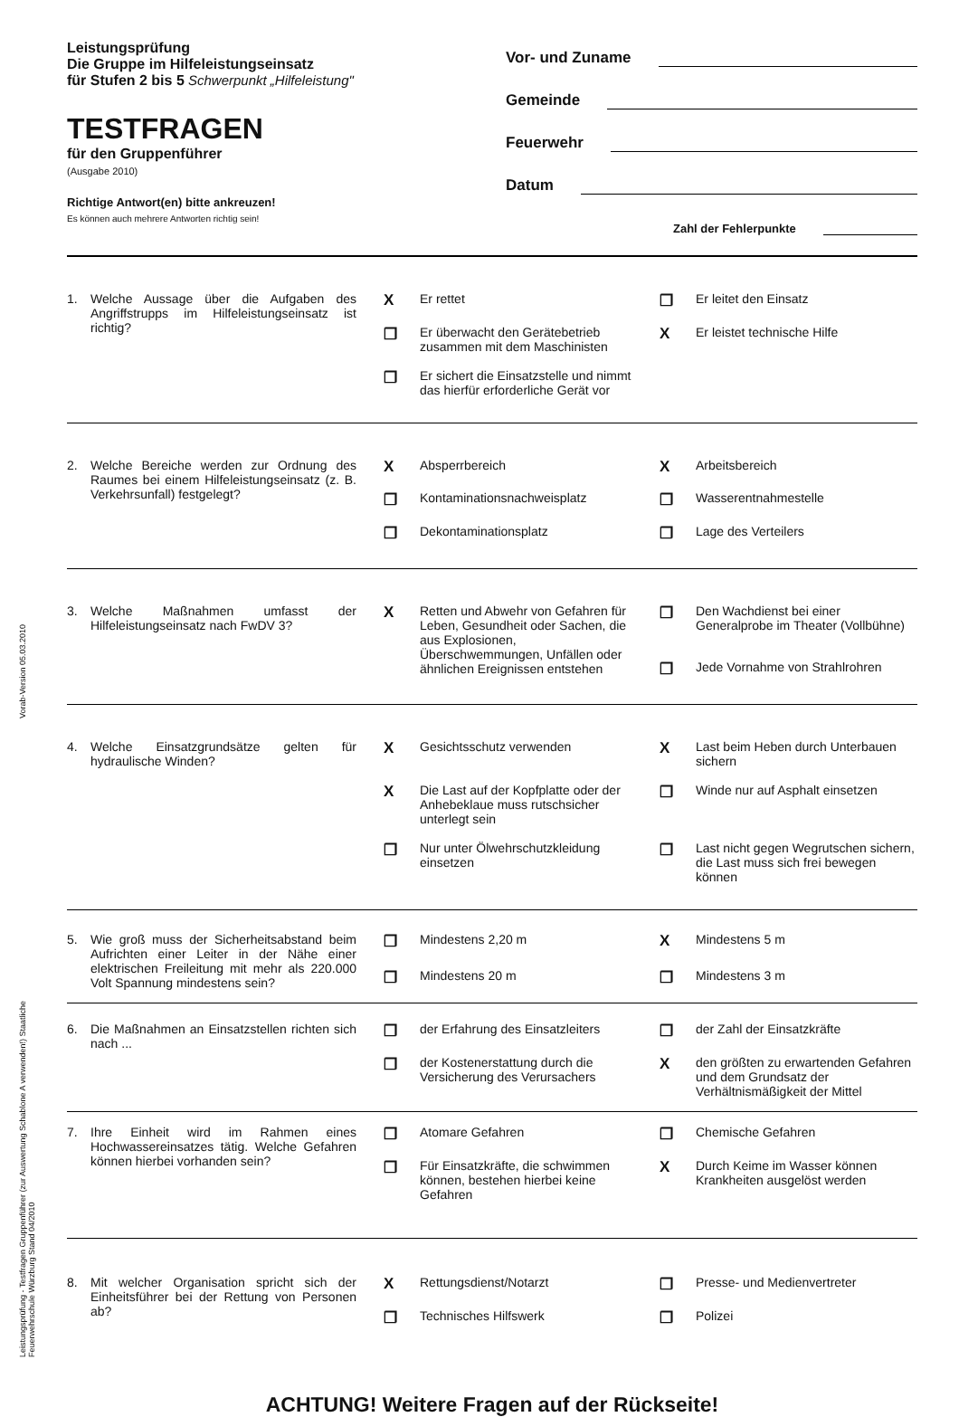Vorab-Version 05.03.2010
Leistungsprüfung - Testfragen Gruppenführer (zur Auswertung Schablone A verwenden!) Staatliche Feuerwehrschule Würzburg Stand 04/2010
Leistungsprüfung
Die Gruppe im Hilfeleistungseinsatz
für Stufen 2 bis 5 Schwerpunkt „Hilfeleistung"
TESTFRAGEN
für den Gruppenführer
(Ausgabe 2010)
Richtige Antwort(en) bitte ankreuzen!
Es können auch mehrere Antworten richtig sein!
Vor- und Zuname
Gemeinde
Feuerwehr
Datum
Zahl der Fehlerpunkte
1. Welche Aussage über die Aufgaben des Angriffstrupps im Hilfeleistungseinsatz ist richtig?
X Er rettet
❐ Er leitet den Einsatz
❐ Er überwacht den Gerätebetrieb zusammen mit dem Maschinisten
X Er leistet technische Hilfe
❐ Er sichert die Einsatzstelle und nimmt das hierfür erforderliche Gerät vor
2. Welche Bereiche werden zur Ordnung des Raumes bei einem Hilfeleistungseinsatz (z. B. Verkehrsunfall) festgelegt?
X Absperrbereich
X Arbeitsbereich
❐ Kontaminationsnachweisplatz
❐ Wasserentnahmestelle
❐ Dekontaminationsplatz
❐ Lage des Verteilers
3. Welche Maßnahmen umfasst der Hilfeleistungseinsatz nach FwDV 3?
X Retten und Abwehr von Gefahren für Leben, Gesundheit oder Sachen, die aus Explosionen, Überschwemmungen, Unfällen oder ähnlichen Ereignissen entstehen
❐ Den Wachdienst bei einer Generalprobe im Theater (Vollbühne)
❐ Jede Vornahme von Strahlrohren
4. Welche Einsatzgrundsätze gelten für hydraulische Winden?
X Gesichtsschutz verwenden
X Last beim Heben durch Unterbauen sichern
X Die Last auf der Kopfplatte oder der Anhebeklaue muss rutschsicher unterlegt sein
❐ Winde nur auf Asphalt einsetzen
❐ Nur unter Ölwehrschutzkleidung einsetzen
❐ Last nicht gegen Wegrutschen sichern, die Last muss sich frei bewegen können
5. Wie groß muss der Sicherheitsabstand beim Aufrichten einer Leiter in der Nähe einer elektrischen Freileitung mit mehr als 220.000 Volt Spannung mindestens sein?
❐ Mindestens 2,20 m
X Mindestens 5 m
❐ Mindestens 20 m
❐ Mindestens 3 m
6. Die Maßnahmen an Einsatzstellen richten sich nach ...
❐ der Erfahrung des Einsatzleiters
❐ der Zahl der Einsatzkräfte
❐ der Kostenerstattung durch die Versicherung des Verursachers
Xden größten zu erwartenden Gefahren und dem Grundsatz der Verhältnismäßigkeit der Mittel
7. Ihre Einheit wird im Rahmen eines Hochwassereinsatzes tätig. Welche Gefahren können hierbei vorhanden sein?
❐ Atomare Gefahren
❐ Chemische Gefahren
❐ Für Einsatzkräfte, die schwimmen können, bestehen hierbei keine Gefahren
X Durch Keime im Wasser können Krankheiten ausgelöst werden
8. Mit welcher Organisation spricht sich der Einheitsführer bei der Rettung von Personen ab?
X Rettungsdienst/Notarzt
❐ Presse- und Medienvertreter
❐ Technisches Hilfswerk
❐ Polizei
ACHTUNG! Weitere Fragen auf der Rückseite!